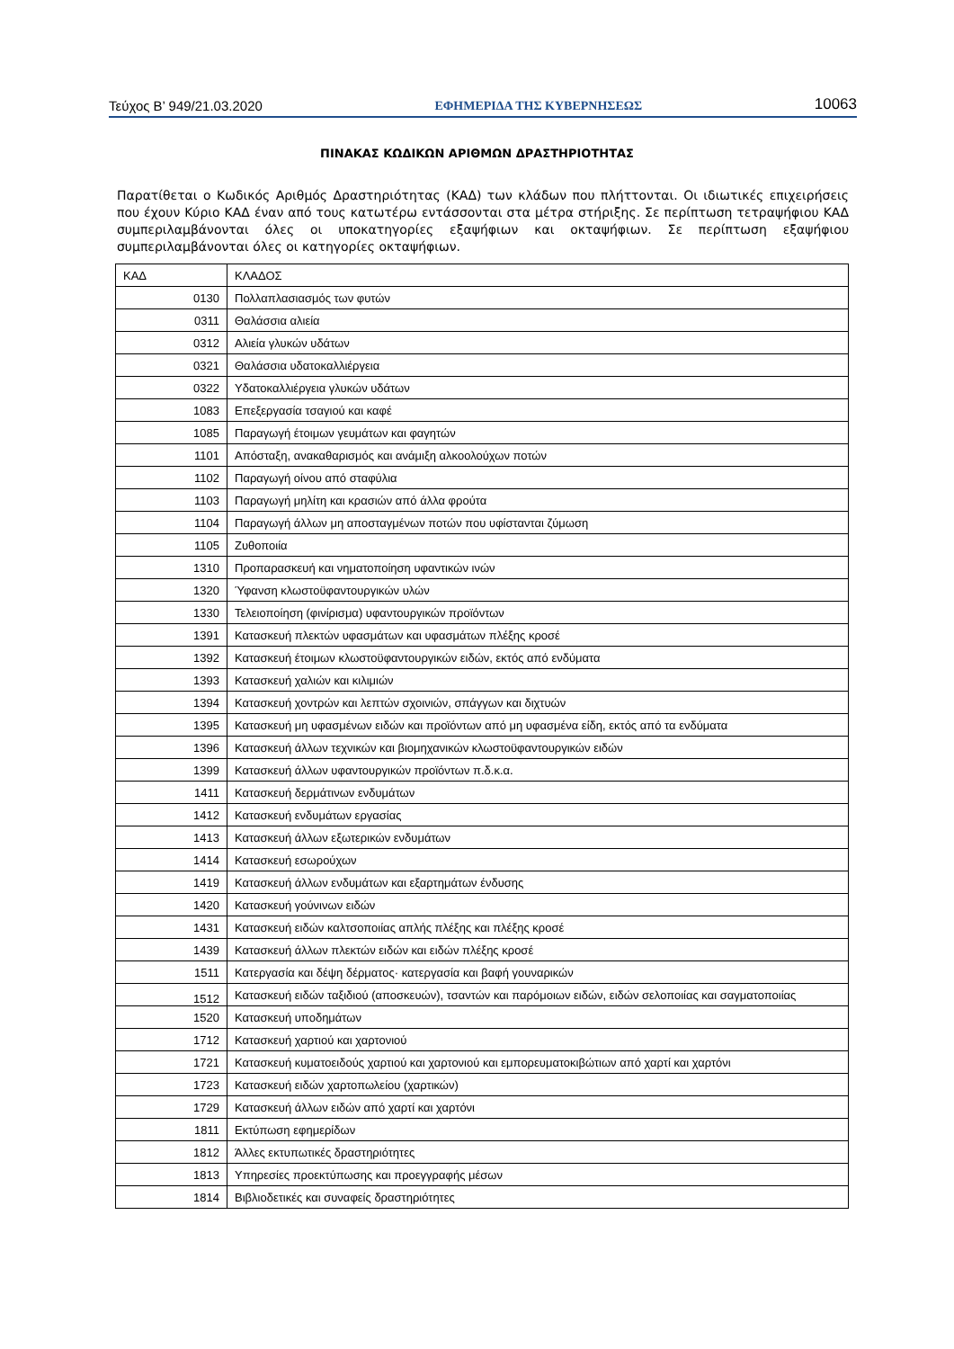Τεύχος B’ 949/21.03.2020 ΕΦΗΜΕΡΙΔΑ ΤΗΣ ΚΥΒΕΡΝΗΣΕΩΣ 10063
ΠΙΝΑΚΑΣ ΚΩΔΙΚΩΝ ΑΡΙΘΜΩΝ ΔΡΑΣΤΗΡΙΟΤΗΤΑΣ
Παρατίθεται ο Κωδικός Αριθμός Δραστηριότητας (ΚΑΔ) των κλάδων που πλήττονται. Οι ιδιωτικές επιχειρήσεις που έχουν Κύριο ΚΑΔ έναν από τους κατωτέρω εντάσσονται στα μέτρα στήριξης. Σε περίπτωση τετραψήφιου ΚΑΔ συμπεριλαμβάνονται όλες οι υποκατηγορίες εξαψήφιων και οκταψήφιων. Σε περίπτωση εξαψήφιου συμπεριλαμβάνονται όλες οι κατηγορίες οκταψήφιων.
| ΚΑΔ | ΚΛΑΔΟΣ |
| --- | --- |
| 0130 | Πολλαπλασιασμός των φυτών |
| 0311 | Θαλάσσια αλιεία |
| 0312 | Αλιεία γλυκών υδάτων |
| 0321 | Θαλάσσια υδατοκαλλιέργεια |
| 0322 | Υδατοκαλλιέργεια γλυκών υδάτων |
| 1083 | Επεξεργασία τσαγιού και καφέ |
| 1085 | Παραγωγή έτοιμων γευμάτων και φαγητών |
| 1101 | Απόσταξη, ανακαθαρισμός και ανάμιξη αλκοολούχων ποτών |
| 1102 | Παραγωγή οίνου από σταφύλια |
| 1103 | Παραγωγή μηλίτη και κρασιών από άλλα φρούτα |
| 1104 | Παραγωγή άλλων μη αποσταγμένων ποτών που υφίστανται ζύμωση |
| 1105 | Ζυθοποιία |
| 1310 | Προπαρασκευή και νηματοποίηση υφαντικών ινών |
| 1320 | Ύφανση κλωστοϋφαντουργικών υλών |
| 1330 | Τελειοποίηση (φινίρισμα) υφαντουργικών προϊόντων |
| 1391 | Κατασκευή πλεκτών υφασμάτων και υφασμάτων πλέξης κροσέ |
| 1392 | Κατασκευή έτοιμων κλωστοϋφαντουργικών ειδών, εκτός από ενδύματα |
| 1393 | Κατασκευή χαλιών και κιλιμιών |
| 1394 | Κατασκευή χοντρών και λεπτών σχοινιών, σπάγγων και διχτυών |
| 1395 | Κατασκευή μη υφασμένων ειδών και προϊόντων από μη υφασμένα είδη, εκτός από τα ενδύματα |
| 1396 | Κατασκευή άλλων τεχνικών και βιομηχανικών κλωστοϋφαντουργικών ειδών |
| 1399 | Κατασκευή άλλων υφαντουργικών προϊόντων π.δ.κ.α. |
| 1411 | Κατασκευή δερμάτινων ενδυμάτων |
| 1412 | Κατασκευή ενδυμάτων εργασίας |
| 1413 | Κατασκευή άλλων εξωτερικών ενδυμάτων |
| 1414 | Κατασκευή εσωρούχων |
| 1419 | Κατασκευή άλλων ενδυμάτων και εξαρτημάτων ένδυσης |
| 1420 | Κατασκευή γούνινων ειδών |
| 1431 | Κατασκευή ειδών καλτσοποιίας απλής πλέξης και πλέξης κροσέ |
| 1439 | Κατασκευή άλλων πλεκτών ειδών και ειδών πλέξης κροσέ |
| 1511 | Κατεργασία και δέψη δέρματος· κατεργασία και βαφή γουναρικών |
| 1512 | Κατασκευή ειδών ταξιδιού (αποσκευών), τσαντών και παρόμοιων ειδών, ειδών σελοποιίας και σαγματοποιίας |
| 1520 | Κατασκευή υποδημάτων |
| 1712 | Κατασκευή χαρτιού και χαρτονιού |
| 1721 | Κατασκευή κυματοειδούς χαρτιού και χαρτονιού και εμπορευματοκιβώτιων από χαρτί και χαρτόνι |
| 1723 | Κατασκευή ειδών χαρτοπωλείου (χαρτικών) |
| 1729 | Κατασκευή άλλων ειδών από χαρτί και χαρτόνι |
| 1811 | Εκτύπωση εφημερίδων |
| 1812 | Άλλες εκτυπωτικές δραστηριότητες |
| 1813 | Υπηρεσίες προεκτύπωσης και προεγγραφής μέσων |
| 1814 | Βιβλιοδετικές και συναφείς δραστηριότητες |